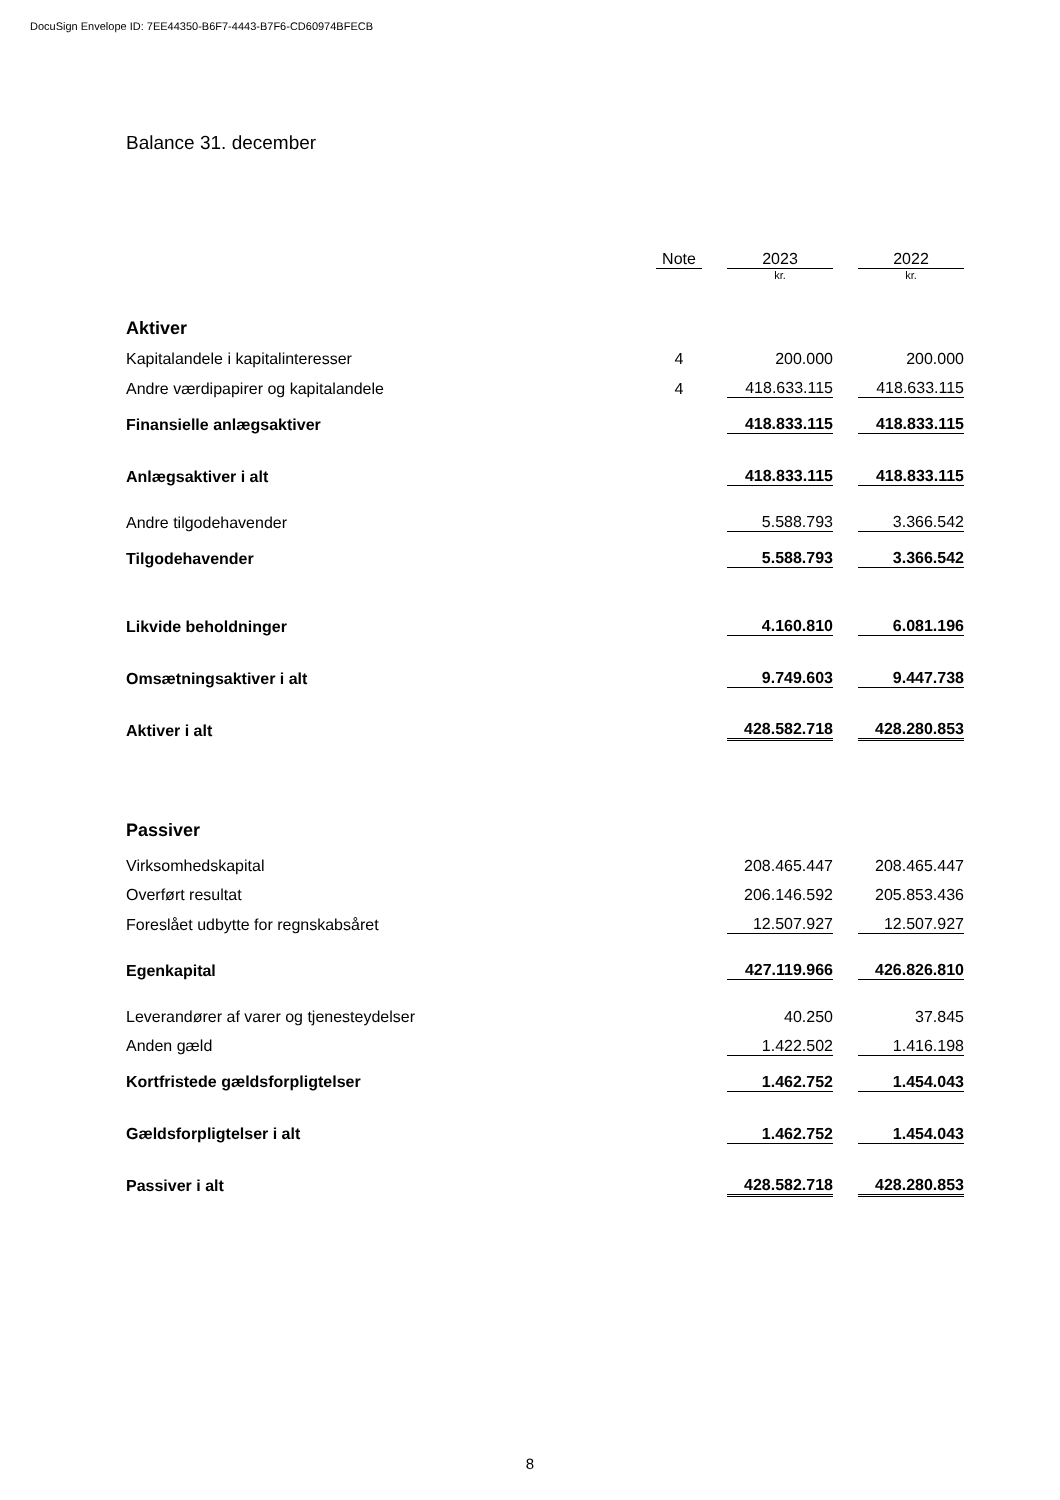DocuSign Envelope ID: 7EE44350-B6F7-4443-B7F6-CD60974BFECB
Balance 31. december
| | Note | | 2023 | | 2022 |
| --- | --- | --- | --- | --- | --- |
| | | | kr. | | kr. |
| Aktiver | | | | | |
| Kapitalandele i kapitalinteresser | 4 | | 200.000 | | 200.000 |
| Andre værdipapirer og kapitalandele | 4 | | 418.633.115 | | 418.633.115 |
| Finansielle anlægsaktiver | | | 418.833.115 | | 418.833.115 |
| Anlægsaktiver i alt | | | 418.833.115 | | 418.833.115 |
| Andre tilgodehavender | | | 5.588.793 | | 3.366.542 |
| Tilgodehavender | | | 5.588.793 | | 3.366.542 |
| Likvide beholdninger | | | 4.160.810 | | 6.081.196 |
| Omsætningsaktiver i alt | | | 9.749.603 | | 9.447.738 |
| Aktiver i alt | | | 428.582.718 | | 428.280.853 |
| Passiver | | | | | |
| Virksomhedskapital | | | 208.465.447 | | 208.465.447 |
| Overført resultat | | | 206.146.592 | | 205.853.436 |
| Foreslået udbytte for regnskabsåret | | | 12.507.927 | | 12.507.927 |
| Egenkapital | | | 427.119.966 | | 426.826.810 |
| Leverandører af varer og tjenesteydelser | | | 40.250 | | 37.845 |
| Anden gæld | | | 1.422.502 | | 1.416.198 |
| Kortfristede gældsforpligtelser | | | 1.462.752 | | 1.454.043 |
| Gældsforpligtelser i alt | | | 1.462.752 | | 1.454.043 |
| Passiver i alt | | | 428.582.718 | | 428.280.853 |
8